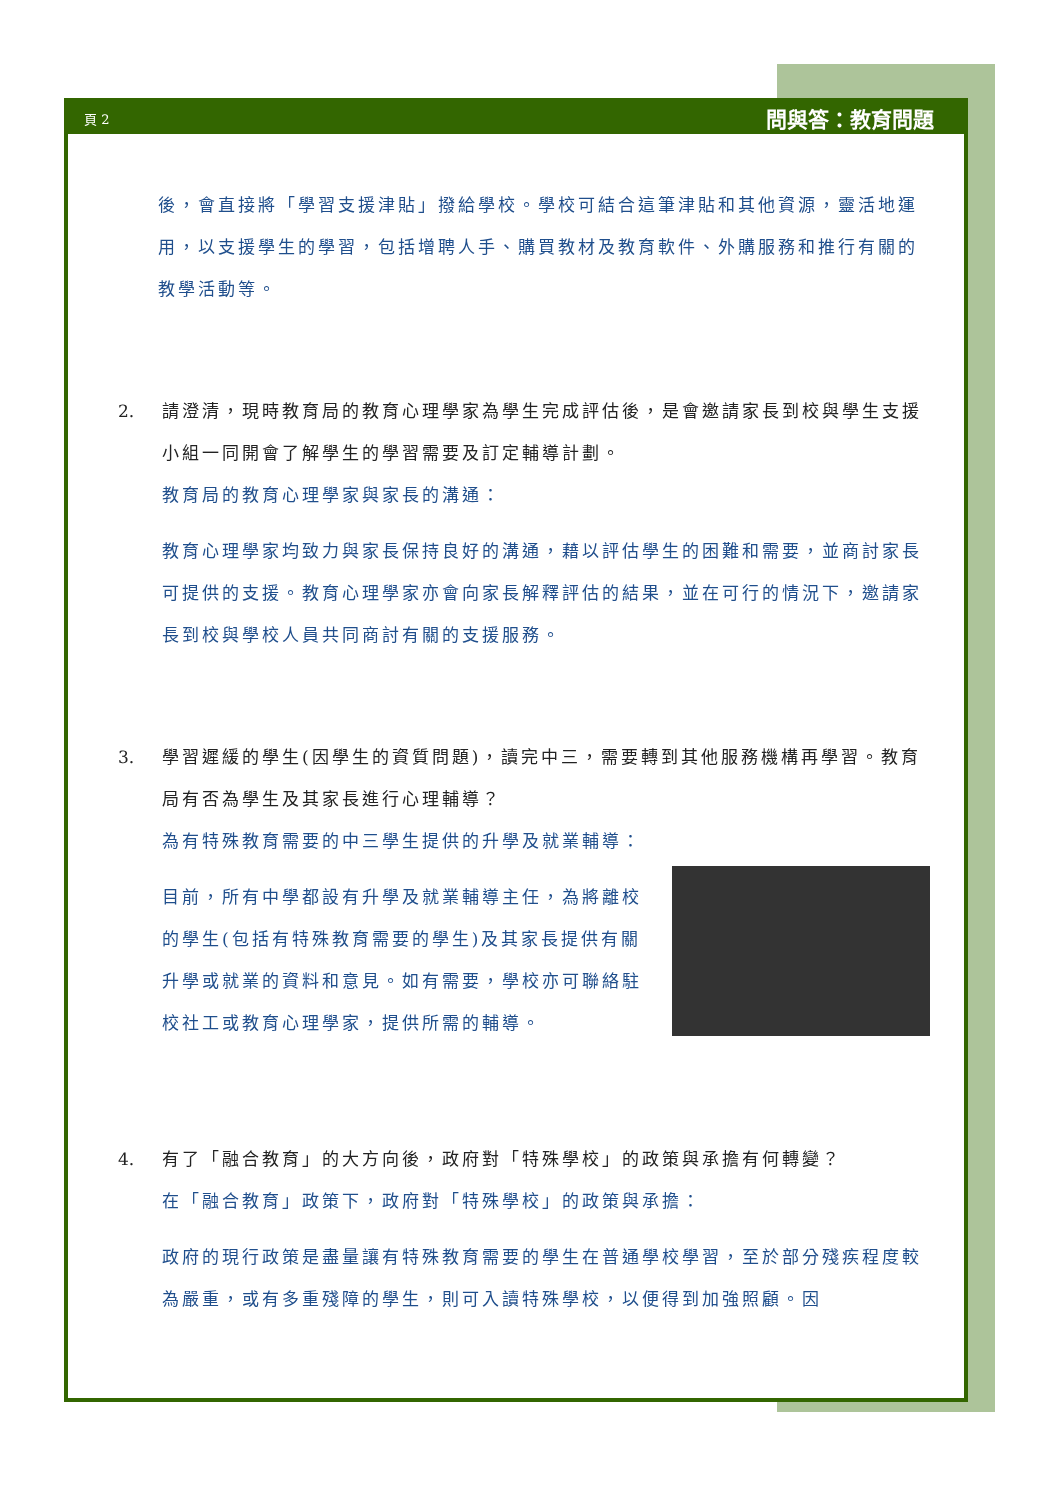頁 2 問與答：教育問題
後，會直接將「學習支援津貼」撥給學校。學校可結合這筆津貼和其他資源，靈活地運用，以支援學生的學習，包括增聘人手、購買教材及教育軟件、外購服務和推行有關的教學活動等。
2. 請澄清，現時教育局的教育心理學家為學生完成評估後，是會邀請家長到校與學生支援小組一同開會了解學生的學習需要及訂定輔導計劃。
教育局的教育心理學家與家長的溝通：
教育心理學家均致力與家長保持良好的溝通，藉以評估學生的困難和需要，並商討家長可提供的支援。教育心理學家亦會向家長解釋評估的結果，並在可行的情況下，邀請家長到校與學校人員共同商討有關的支援服務。
3. 學習遲緩的學生(因學生的資質問題)，讀完中三，需要轉到其他服務機構再學習。教育局有否為學生及其家長進行心理輔導？
為有特殊教育需要的中三學生提供的升學及就業輔導：
目前，所有中學都設有升學及就業輔導主任，為將離校的學生(包括有特殊教育需要的學生)及其家長提供有關升學或就業的資料和意見。如有需要，學校亦可聯絡駐校社工或教育心理學家，提供所需的輔導。
4. 有了「融合教育」的大方向後，政府對「特殊學校」的政策與承擔有何轉變？
在「融合教育」政策下，政府對「特殊學校」的政策與承擔：
政府的現行政策是盡量讓有特殊教育需要的學生在普通學校學習，至於部分殘疾程度較為嚴重，或有多重殘障的學生，則可入讀特殊學校，以便得到加強照顧。因